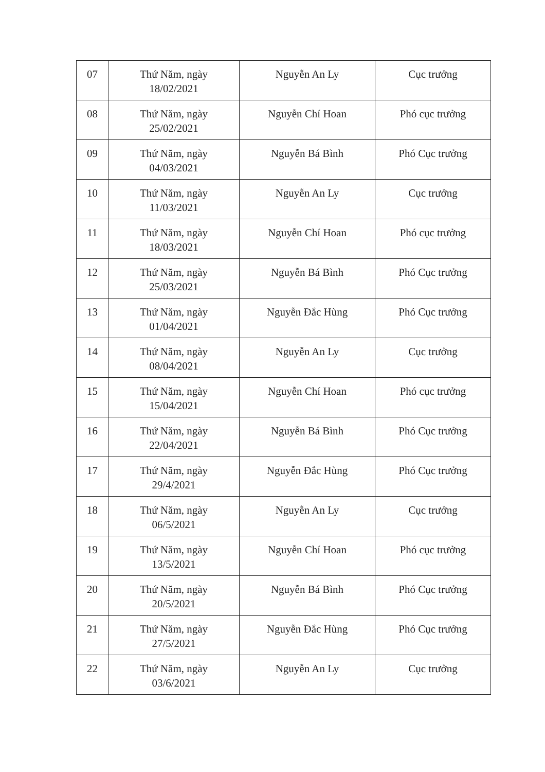| 07 | Thứ Năm, ngày 18/02/2021 | Nguyễn An Ly | Cục trưởng |
| 08 | Thứ Năm, ngày 25/02/2021 | Nguyễn Chí Hoan | Phó cục trưởng |
| 09 | Thứ Năm, ngày 04/03/2021 | Nguyễn Bá Bình | Phó Cục trưởng |
| 10 | Thứ Năm, ngày 11/03/2021 | Nguyễn An Ly | Cục trưởng |
| 11 | Thứ Năm, ngày 18/03/2021 | Nguyễn Chí Hoan | Phó cục trưởng |
| 12 | Thứ Năm, ngày 25/03/2021 | Nguyễn Bá Bình | Phó Cục trưởng |
| 13 | Thứ Năm, ngày 01/04/2021 | Nguyễn Đắc Hùng | Phó Cục trưởng |
| 14 | Thứ Năm, ngày 08/04/2021 | Nguyễn An Ly | Cục trưởng |
| 15 | Thứ Năm, ngày 15/04/2021 | Nguyễn Chí Hoan | Phó cục trưởng |
| 16 | Thứ Năm, ngày 22/04/2021 | Nguyễn Bá Bình | Phó Cục trưởng |
| 17 | Thứ Năm, ngày 29/4/2021 | Nguyễn Đắc Hùng | Phó Cục trưởng |
| 18 | Thứ Năm, ngày 06/5/2021 | Nguyễn An Ly | Cục trưởng |
| 19 | Thứ Năm, ngày 13/5/2021 | Nguyễn Chí Hoan | Phó cục trưởng |
| 20 | Thứ Năm, ngày 20/5/2021 | Nguyễn Bá Bình | Phó Cục trưởng |
| 21 | Thứ Năm, ngày 27/5/2021 | Nguyễn Đắc Hùng | Phó Cục trưởng |
| 22 | Thứ Năm, ngày 03/6/2021 | Nguyễn An Ly | Cục trưởng |